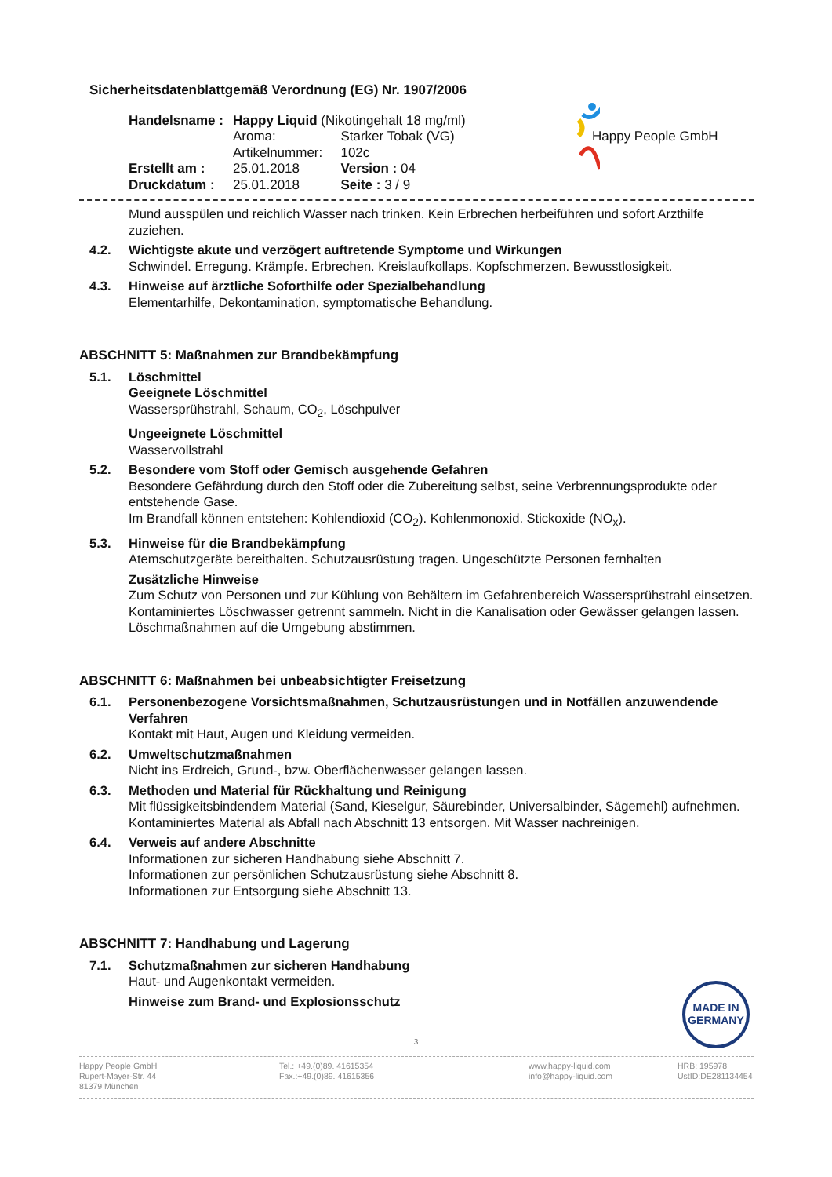Happy People GmbH
Sicherheitsdatenblattgemäß Verordnung (EG) Nr. 1907/2006
| Handelsname : | Happy Liquid (Nikotingehalt 18 mg/ml) | |
| | Aroma: | Starker Tobak (VG) |
| | Artikelnummer: | 102c |
| Erstellt am : | 25.01.2018 | Version : 04 |
| Druckdatum : | 25.01.2018 | Seite : 3 / 9 |
Mund ausspülen und reichlich Wasser nach trinken. Kein Erbrechen herbeiführen und sofort Arzthilfe zuziehen.
4.2. Wichtigste akute und verzögert auftretende Symptome und Wirkungen
Schwindel. Erregung. Krämpfe. Erbrechen. Kreislaufkollaps. Kopfschmerzen. Bewusstlosigkeit.
4.3. Hinweise auf ärztliche Soforthilfe oder Spezialbehandlung
Elementarhilfe, Dekontamination, symptomatische Behandlung.
ABSCHNITT 5: Maßnahmen zur Brandbekämpfung
5.1. Löschmittel
Geeignete Löschmittel
Wassersprühstrahl, Schaum, CO<sub>2</sub>, Löschpulver
Ungeeignete Löschmittel
Wasservollstrahl
5.2. Besondere vom Stoff oder Gemisch ausgehende Gefahren
Besondere Gefährdung durch den Stoff oder die Zubereitung selbst, seine Verbrennungsprodukte oder entstehende Gase.
Im Brandfall können entstehen: Kohlendioxid (CO<sub>2</sub>). Kohlenmonoxid. Stickoxide (NO<sub>x</sub>).
5.3. Hinweise für die Brandbekämpfung
Atemschutzgeräte bereithalten. Schutzausrüstung tragen. Ungeschützte Personen fernhalten
Zusätzliche Hinweise
Zum Schutz von Personen und zur Kühlung von Behältern im Gefahrenbereich Wassersprühstrahl einsetzen. Kontaminiertes Löschwasser getrennt sammeln. Nicht in die Kanalisation oder Gewässer gelangen lassen. Löschmaßnahmen auf die Umgebung abstimmen.
ABSCHNITT 6: Maßnahmen bei unbeabsichtigter Freisetzung
6.1. Personenbezogene Vorsichtsmaßnahmen, Schutzausrüstungen und in Notfällen anzuwendende Verfahren
Kontakt mit Haut, Augen und Kleidung vermeiden.
6.2. Umweltschutzmaßnahmen
Nicht ins Erdreich, Grund-, bzw. Oberflächenwasser gelangen lassen.
6.3. Methoden und Material für Rückhaltung und Reinigung
Mit flüssigkeitsbindendem Material (Sand, Kieselgur, Säurebinder, Universalbinder, Sägemehl) aufnehmen. Kontaminiertes Material als Abfall nach Abschnitt 13 entsorgen. Mit Wasser nachreinigen.
6.4. Verweis auf andere Abschnitte
Informationen zur sicheren Handhabung siehe Abschnitt 7.
Informationen zur persönlichen Schutzausrüstung siehe Abschnitt 8.
Informationen zur Entsorgung siehe Abschnitt 13.
ABSCHNITT 7: Handhabung und Lagerung
7.1. Schutzmaßnahmen zur sicheren Handhabung
Haut- und Augenkontakt vermeiden.
Hinweise zum Brand- und Explosionsschutz
MADE IN
GERMANY
3
Happy People GmbH
Rupert-Mayer-Str. 44
81379 München
Tel.: +49.(0)89. 41615354
Fax.:+49.(0)89. 41615356
www.happy-liquid.com
info@happy-liquid.com
HRB: 195978
UstID:DE281134454